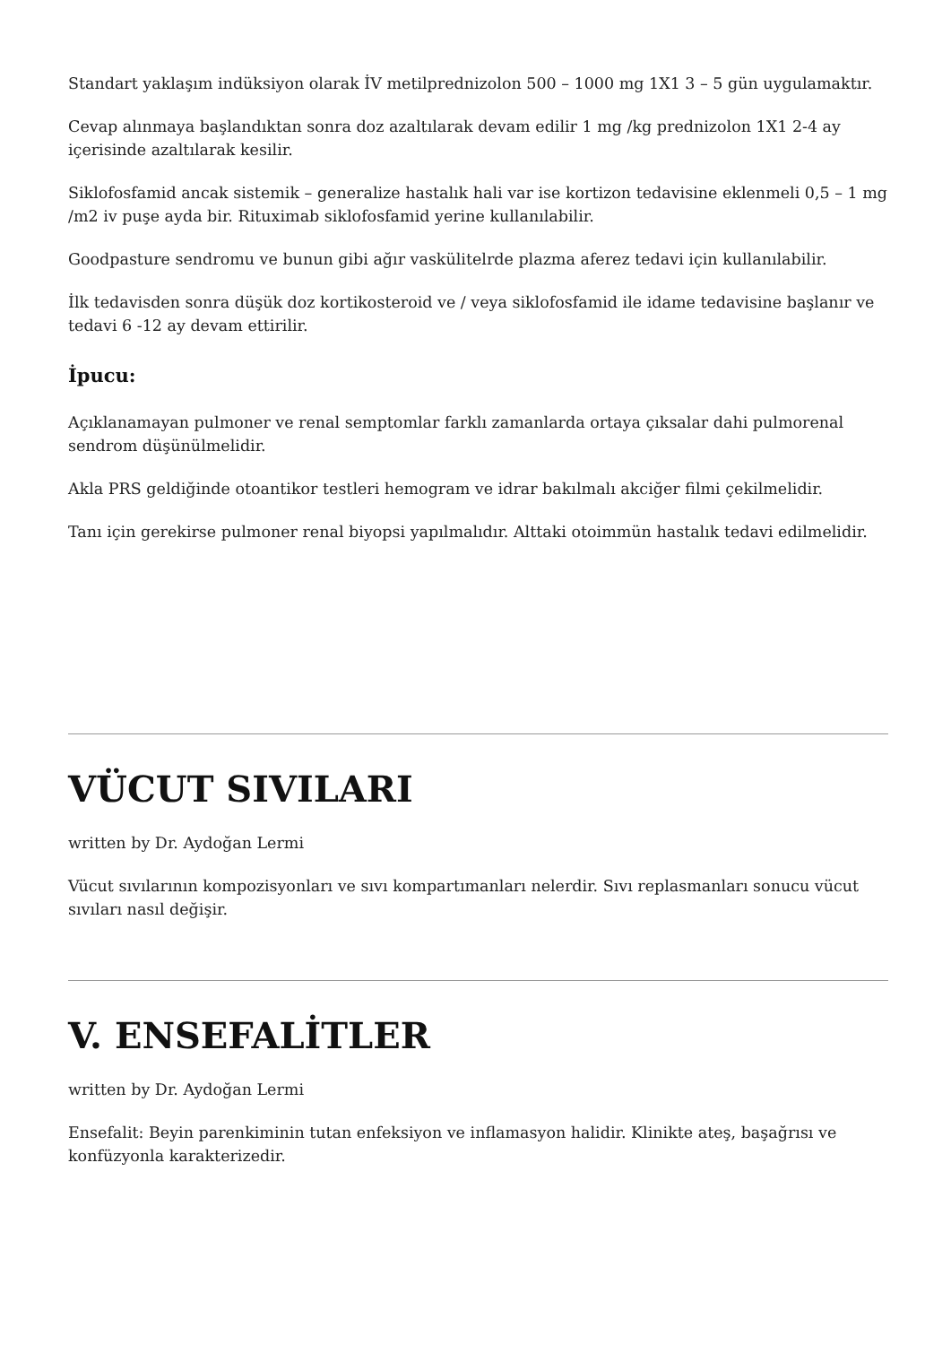Standart yaklaşım indüksiyon olarak İV metilprednizolon 500 – 1000 mg 1X1 3 – 5 gün uygulamaktır.
Cevap alınmaya başlandıktan sonra doz azaltılarak devam edilir 1 mg /kg prednizolon 1X1 2-4 ay içerisinde azaltılarak kesilir.
Siklofosfamid ancak sistemik – generalize hastalık hali var ise kortizon tedavisine eklenmeli 0,5 – 1 mg /m2 iv puşe ayda bir. Rituximab siklofosfamid yerine kullanılabilir.
Goodpasture sendromu ve bunun gibi ağır vaskülitelrde plazma aferez tedavi için kullanılabilir.
İlk tedavisden sonra düşük doz kortikosteroid ve / veya siklofosfamid ile idame tedavisine başlanır ve tedavi 6 -12 ay devam ettirilir.
İpucu:
Açıklanamayan pulmoner ve renal semptomlar farklı zamanlarda ortaya çıksalar dahi pulmorenal sendrom düşünülmelidir.
Akla PRS geldiğinde otoantikor testleri hemogram ve idrar bakılmalı akciğer filmi çekilmelidir.
Tanı için gerekirse pulmoner renal biyopsi yapılmalıdır. Alttaki otoimmün hastalık tedavi edilmelidir.
VÜCUT SIVILARI
written by Dr. Aydoğan Lermi
Vücut sıvılarının kompozisyonları ve sıvı kompartımanları nelerdir. Sıvı replasmanları sonucu vücut sıvıları nasıl değişir.
V. ENSEFALİTLER
written by Dr. Aydoğan Lermi
Ensefalit: Beyin parenkiminin tutan enfeksiyon ve inflamasyon halidir. Klinikte ateş, başağrısı ve konfüzyonla karakterizedir.